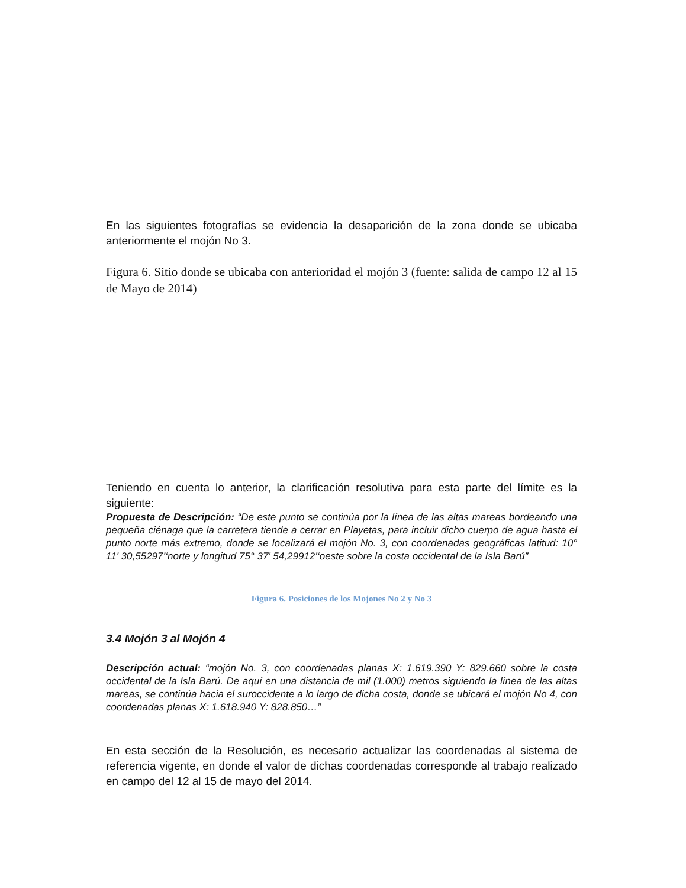En las siguientes fotografías se evidencia la desaparición de la zona donde se ubicaba anteriormente el mojón No 3.
Figura 6. Sitio donde se ubicaba con anterioridad el mojón 3 (fuente: salida de campo 12 al 15 de Mayo de 2014)
Teniendo en cuenta lo anterior, la clarificación resolutiva para esta parte del límite es la siguiente:
Propuesta de Descripción: “De este punto se continúa por la línea de las altas mareas bordeando una pequeña ciénaga que la carretera tiende a cerrar en Playetas, para incluir dicho cuerpo de agua hasta el punto norte más extremo, donde se localizará el mojón No. 3, con coordenadas geográficas latitud: 10° 11' 30,55297’‘norte y longitud 75° 37' 54,29912’‘oeste sobre la costa occidental de la Isla Barú”
Figura 6. Posiciones de los Mojones No 2 y No 3
3.4 Mojón 3 al Mojón 4
Descripción actual: “mojón No. 3, con coordenadas planas X: 1.619.390 Y: 829.660 sobre la costa occidental de la Isla Barú. De aquí en una distancia de mil (1.000) metros siguiendo la línea de las altas mareas, se continúa hacia el suroccidente a lo largo de dicha costa, donde se ubicará el mojón No 4, con coordenadas planas X: 1.618.940 Y: 828.850…”
En esta sección de la Resolución, es necesario actualizar las coordenadas al sistema de referencia vigente, en donde el valor de dichas coordenadas corresponde al trabajo realizado en campo del 12 al 15 de mayo del 2014.